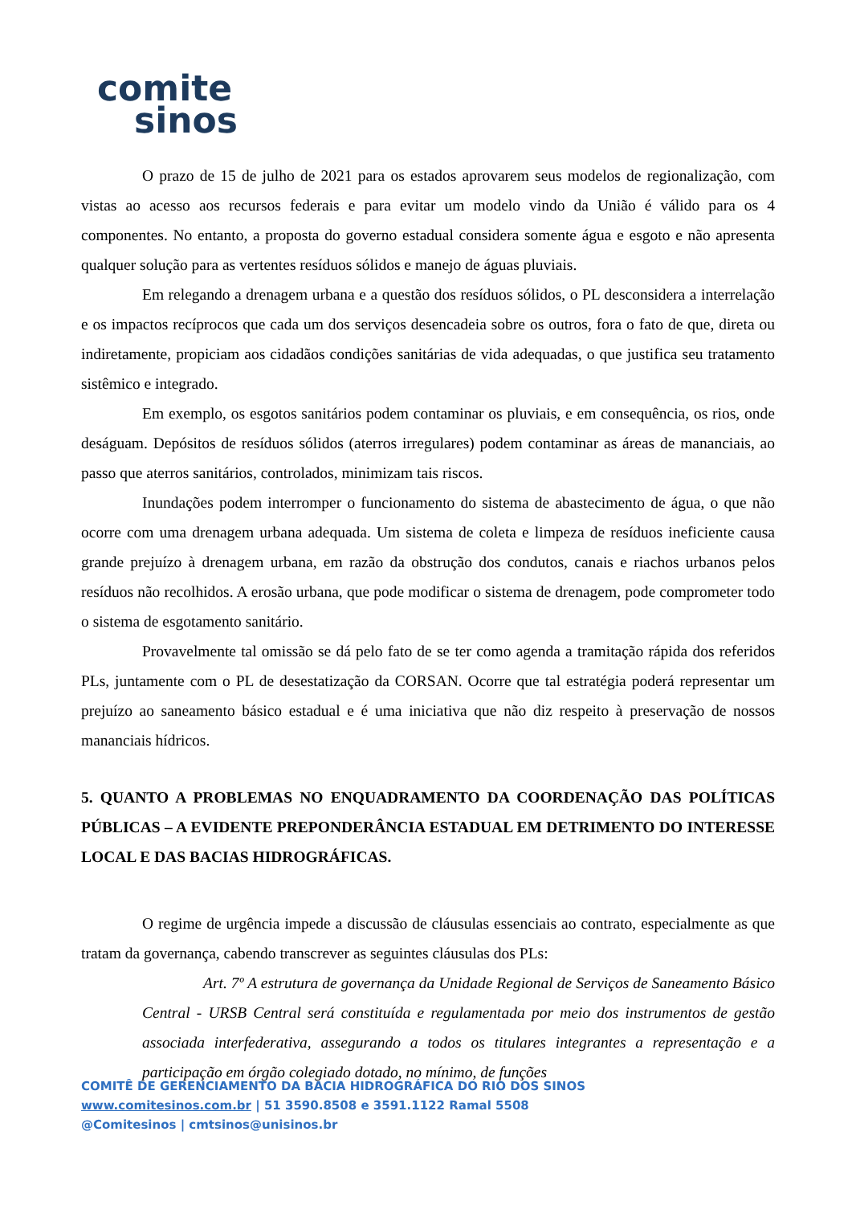comite
sinos
O prazo de 15 de julho de 2021 para os estados aprovarem seus modelos de regionalização, com vistas ao acesso aos recursos federais e para evitar um modelo vindo da União é válido para os 4 componentes. No entanto, a proposta do governo estadual considera somente água e esgoto e não apresenta qualquer solução para as vertentes resíduos sólidos e manejo de águas pluviais.
Em relegando a drenagem urbana e a questão dos resíduos sólidos, o PL desconsidera a interrelação e os impactos recíprocos que cada um dos serviços desencadeia sobre os outros, fora o fato de que, direta ou indiretamente, propiciam aos cidadãos condições sanitárias de vida adequadas, o que justifica seu tratamento sistêmico e integrado.
Em exemplo, os esgotos sanitários podem contaminar os pluviais, e em consequência, os rios, onde deságuam. Depósitos de resíduos sólidos (aterros irregulares) podem contaminar as áreas de mananciais, ao passo que aterros sanitários, controlados, minimizam tais riscos.
Inundações podem interromper o funcionamento do sistema de abastecimento de água, o que não ocorre com uma drenagem urbana adequada. Um sistema de coleta e limpeza de resíduos ineficiente causa grande prejuízo à drenagem urbana, em razão da obstrução dos condutos, canais e riachos urbanos pelos resíduos não recolhidos. A erosão urbana, que pode modificar o sistema de drenagem, pode comprometer todo o sistema de esgotamento sanitário.
Provavelmente tal omissão se dá pelo fato de se ter como agenda a tramitação rápida dos referidos PLs, juntamente com o PL de desestatização da CORSAN. Ocorre que tal estratégia poderá representar um prejuízo ao saneamento básico estadual e é uma iniciativa que não diz respeito à preservação de nossos mananciais hídricos.
5. QUANTO A PROBLEMAS NO ENQUADRAMENTO DA COORDENAÇÃO DAS POLÍTICAS PÚBLICAS – A EVIDENTE PREPONDERÂNCIA ESTADUAL EM DETRIMENTO DO INTERESSE LOCAL E DAS BACIAS HIDROGRÁFICAS.
O regime de urgência impede a discussão de cláusulas essenciais ao contrato, especialmente as que tratam da governança, cabendo transcrever as seguintes cláusulas dos PLs:
Art. 7º A estrutura de governança da Unidade Regional de Serviços de Saneamento Básico Central - URSB Central será constituída e regulamentada por meio dos instrumentos de gestão associada interfederativa, assegurando a todos os titulares integrantes a representação e a participação em órgão colegiado dotado, no mínimo, de funções
COMITÊ DE GERENCIAMENTO DA BACIA HIDROGRÁFICA DO RIO DOS SINOS
www.comitesinos.com.br | 51 3590.8508 e 3591.1122 Ramal 5508
@Comitesinos | cmtsinos@unisinos.br